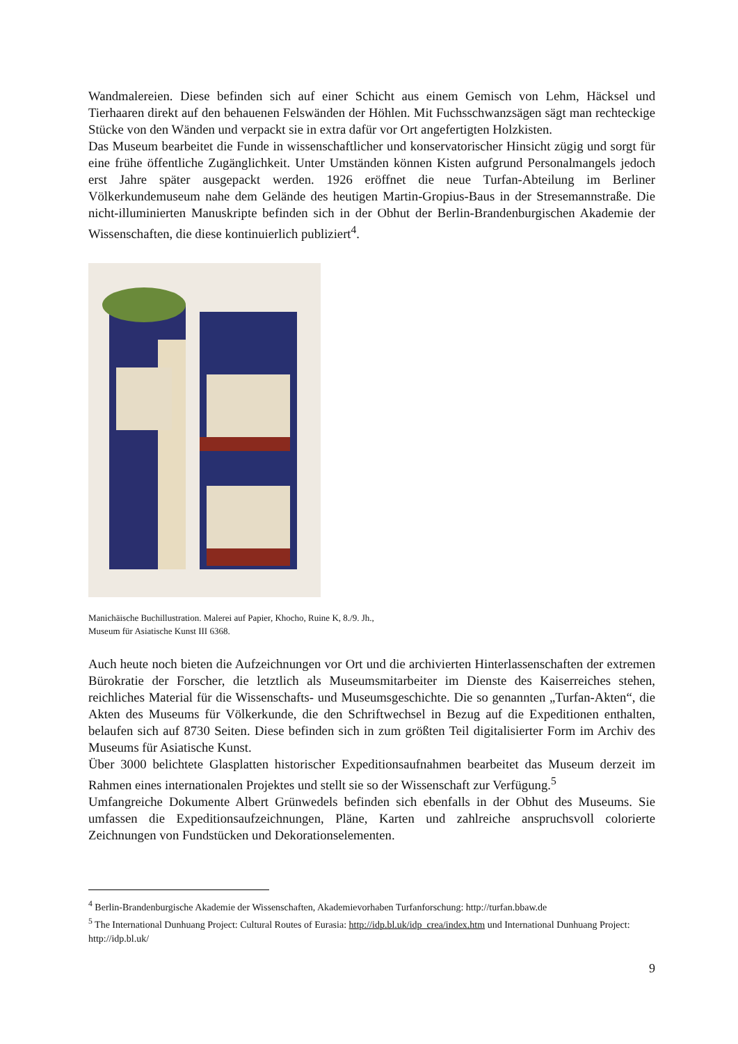Wandmalereien. Diese befinden sich auf einer Schicht aus einem Gemisch von Lehm, Häcksel und Tierhaaren direkt auf den behauenen Felswänden der Höhlen. Mit Fuchsschwanzsägen sägt man rechteckige Stücke von den Wänden und verpackt sie in extra dafür vor Ort angefertigten Holzkisten.
Das Museum bearbeitet die Funde in wissenschaftlicher und konservatorischer Hinsicht zügig und sorgt für eine frühe öffentliche Zugänglichkeit. Unter Umständen können Kisten aufgrund Personalmangels jedoch erst Jahre später ausgepackt werden. 1926 eröffnet die neue Turfan-Abteilung im Berliner Völkerkundemuseum nahe dem Gelände des heutigen Martin-Gropius-Baus in der Stresemannstraße. Die nicht-illuminierten Manuskripte befinden sich in der Obhut der Berlin-Brandenburgischen Akademie der Wissenschaften, die diese kontinuierlich publiziert<sup>4</sup>.
Manichäische Buchillustration. Malerei auf Papier, Khocho, Ruine K, 8./9. Jh.,
Museum für Asiatische Kunst III 6368.
Auch heute noch bieten die Aufzeichnungen vor Ort und die archivierten Hinterlassenschaften der extremen Bürokratie der Forscher, die letztlich als Museumsmitarbeiter im Dienste des Kaiserreiches stehen, reichliches Material für die Wissenschafts- und Museumsgeschichte. Die so genannten „Turfan-Akten“, die Akten des Museums für Völkerkunde, die den Schriftwechsel in Bezug auf die Expeditionen enthalten, belaufen sich auf 8730 Seiten. Diese befinden sich in zum größten Teil digitalisierter Form im Archiv des Museums für Asiatische Kunst.
Über 3000 belichtete Glasplatten historischer Expeditionsaufnahmen bearbeitet das Museum derzeit im Rahmen eines internationalen Projektes und stellt sie so der Wissenschaft zur Verfügung.<sup>5</sup>
Umfangreiche Dokumente Albert Grünwedels befinden sich ebenfalls in der Obhut des Museums. Sie umfassen die Expeditionsaufzeichnungen, Pläne, Karten und zahlreiche anspruchsvoll colorierte Zeichnungen von Fundstücken und Dekorationselementen.
<sup>4</sup> Berlin-Brandenburgische Akademie der Wissenschaften, Akademievorhaben Turfanforschung: http://turfan.bbaw.de
<sup>5</sup> The International Dunhuang Project: Cultural Routes of Eurasia: http://idp.bl.uk/idp_crea/index.htm und International Dunhuang Project: http://idp.bl.uk/
9